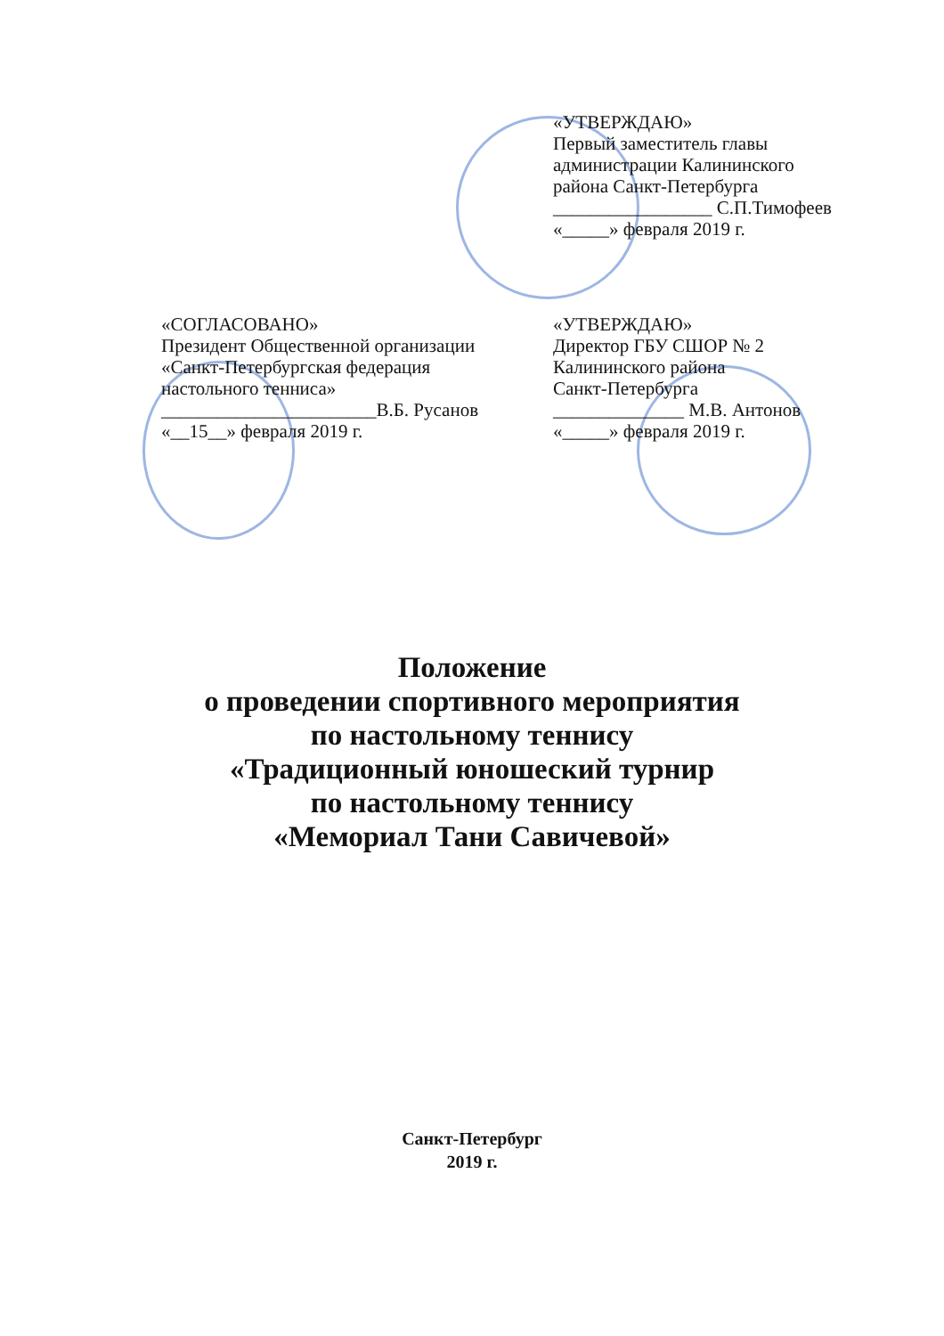«УТВЕРЖДАЮ»
Первый заместитель главы
администрации Калининского
района Санкт-Петербурга
_________________ С.П.Тимофеев
«_____» февраля 2019 г.
«СОГЛАСОВАНО»
Президент Общественной организации
«Санкт-Петербургская федерация
настольного тенниса»
_______________________В.Б. Русанов
«__15__» февраля 2019 г.
«УТВЕРЖДАЮ»
Директор ГБУ СШОР № 2
Калининского района
Санкт-Петербурга
______________ М.В. Антонов
«_____» февраля 2019 г.
Положение
о проведении спортивного мероприятия
по настольному теннису
«Традиционный юношеский турнир
по настольному теннису
«Мемориал Тани Савичевой»
Санкт-Петербург
2019 г.